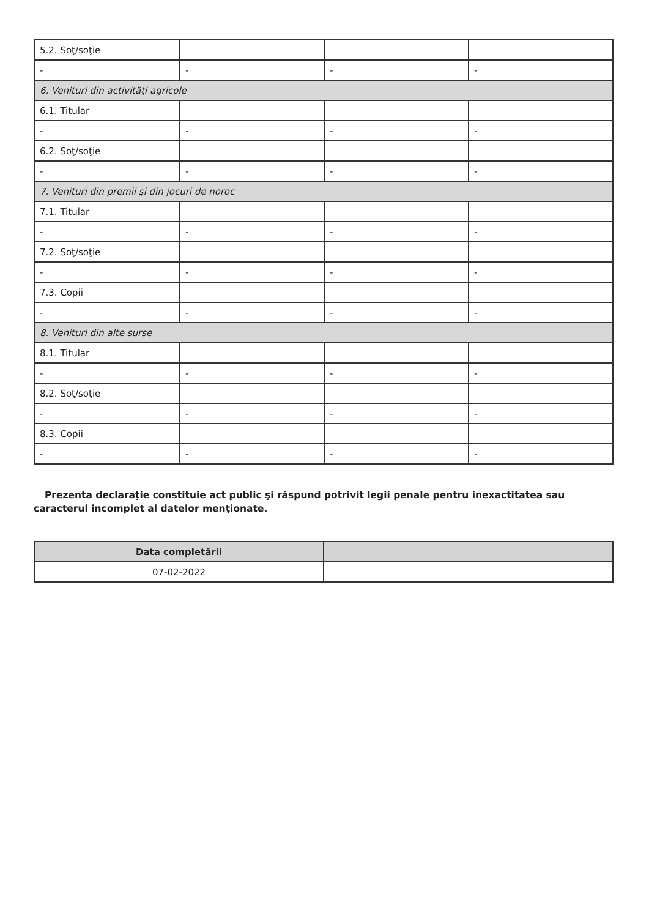| 5.2. Soţ/soţie | | | |
| - | - | - | - |
| 6. Venituri din activităţi agricole | | | |
| 6.1. Titular | | | |
| - | - | - | - |
| 6.2. Soţ/soţie | | | |
| - | - | - | - |
| 7. Venituri din premii şi din jocuri de noroc | | | |
| 7.1. Titular | | | |
| - | - | - | - |
| 7.2. Soţ/soţie | | | |
| - | - | - | - |
| 7.3. Copii | | | |
| - | - | - | - |
| 8. Venituri din alte surse | | | |
| 8.1. Titular | | | |
| - | - | - | - |
| 8.2. Soţ/soţie | | | |
| - | - | - | - |
| 8.3. Copii | | | |
| - | - | - | - |
Prezenta declaraţie constituie act public şi răspund potrivit legii penale pentru inexactitatea sau caracterul incomplet al datelor menţionate.
| Data completării | |
| --- | --- |
| 07-02-2022 | |